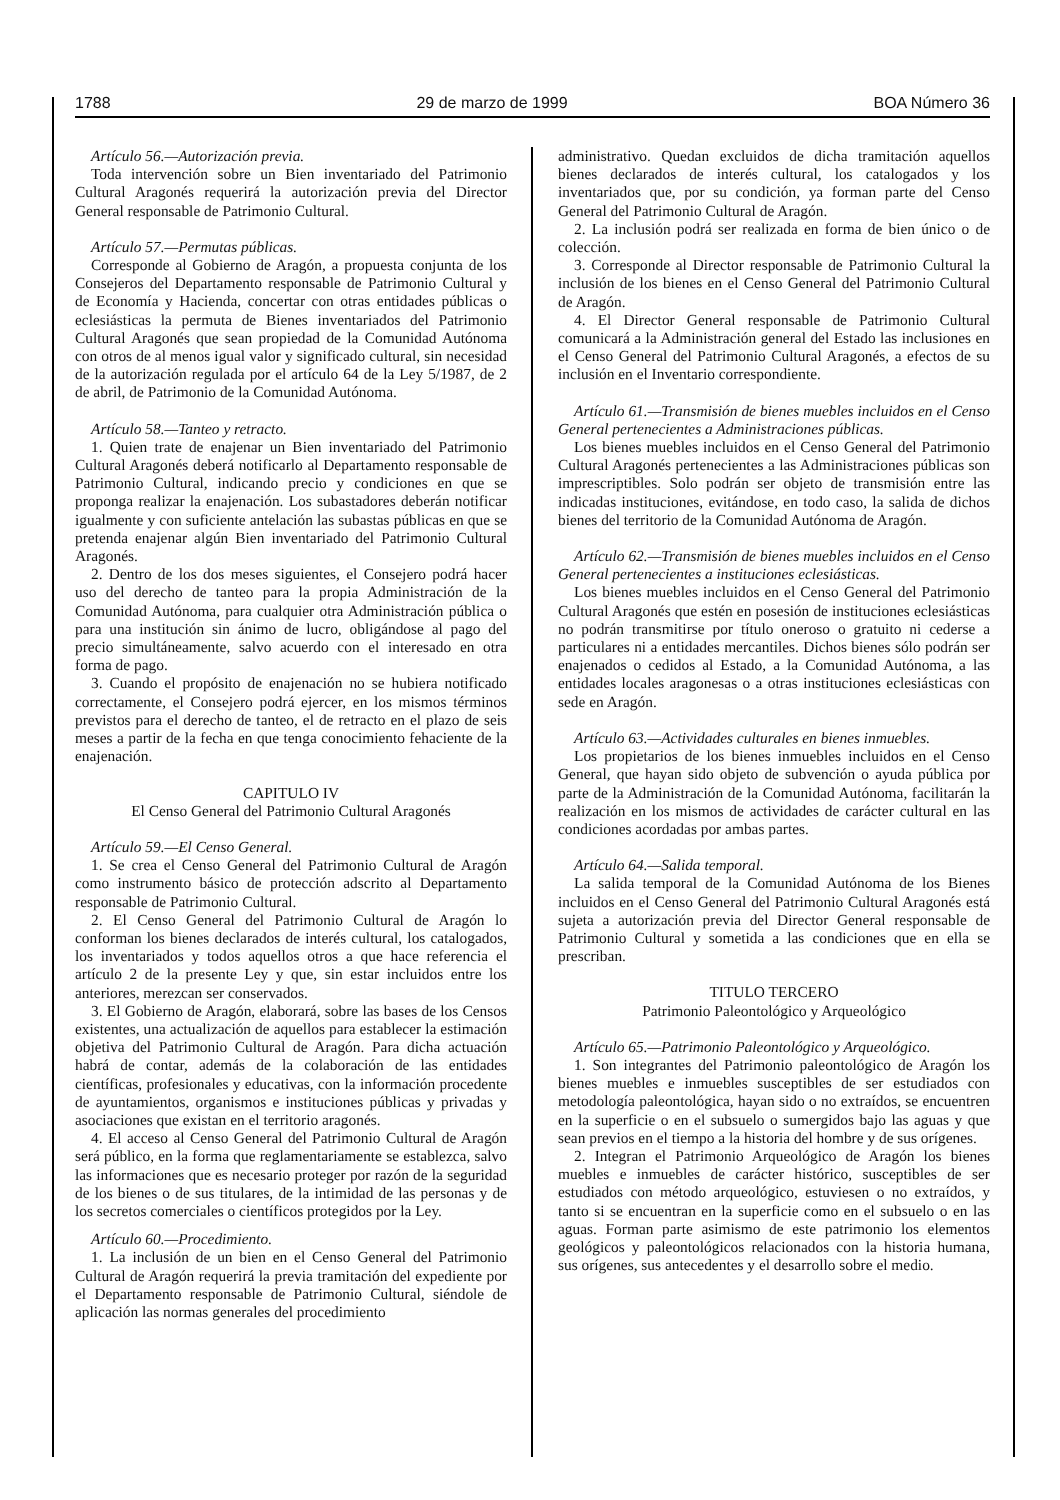1788 29 de marzo de 1999 BOA Número 36
Artículo 56.—Autorización previa.
Toda intervención sobre un Bien inventariado del Patrimonio Cultural Aragonés requerirá la autorización previa del Director General responsable de Patrimonio Cultural.
Artículo 57.—Permutas públicas.
Corresponde al Gobierno de Aragón, a propuesta conjunta de los Consejeros del Departamento responsable de Patrimonio Cultural y de Economía y Hacienda, concertar con otras entidades públicas o eclesiásticas la permuta de Bienes inventariados del Patrimonio Cultural Aragonés que sean propiedad de la Comunidad Autónoma con otros de al menos igual valor y significado cultural, sin necesidad de la autorización regulada por el artículo 64 de la Ley 5/1987, de 2 de abril, de Patrimonio de la Comunidad Autónoma.
Artículo 58.—Tanteo y retracto.
1. Quien trate de enajenar un Bien inventariado del Patrimonio Cultural Aragonés deberá notificarlo al Departamento responsable de Patrimonio Cultural, indicando precio y condiciones en que se proponga realizar la enajenación. Los subastadores deberán notificar igualmente y con suficiente antelación las subastas públicas en que se pretenda enajenar algún Bien inventariado del Patrimonio Cultural Aragonés.
2. Dentro de los dos meses siguientes, el Consejero podrá hacer uso del derecho de tanteo para la propia Administración de la Comunidad Autónoma, para cualquier otra Administración pública o para una institución sin ánimo de lucro, obligándose al pago del precio simultáneamente, salvo acuerdo con el interesado en otra forma de pago.
3. Cuando el propósito de enajenación no se hubiera notificado correctamente, el Consejero podrá ejercer, en los mismos términos previstos para el derecho de tanteo, el de retracto en el plazo de seis meses a partir de la fecha en que tenga conocimiento fehaciente de la enajenación.
CAPITULO IV
El Censo General del Patrimonio Cultural Aragonés
Artículo 59.—El Censo General.
1. Se crea el Censo General del Patrimonio Cultural de Aragón como instrumento básico de protección adscrito al Departamento responsable de Patrimonio Cultural.
2. El Censo General del Patrimonio Cultural de Aragón lo conforman los bienes declarados de interés cultural, los catalogados, los inventariados y todos aquellos otros a que hace referencia el artículo 2 de la presente Ley y que, sin estar incluidos entre los anteriores, merezcan ser conservados.
3. El Gobierno de Aragón, elaborará, sobre las bases de los Censos existentes, una actualización de aquellos para establecer la estimación objetiva del Patrimonio Cultural de Aragón. Para dicha actuación habrá de contar, además de la colaboración de las entidades científicas, profesionales y educativas, con la información procedente de ayuntamientos, organismos e instituciones públicas y privadas y asociaciones que existan en el territorio aragonés.
4. El acceso al Censo General del Patrimonio Cultural de Aragón será público, en la forma que reglamentariamente se establezca, salvo las informaciones que es necesario proteger por razón de la seguridad de los bienes o de sus titulares, de la intimidad de las personas y de los secretos comerciales o científicos protegidos por la Ley.
Artículo 60.—Procedimiento.
1. La inclusión de un bien en el Censo General del Patrimonio Cultural de Aragón requerirá la previa tramitación del expediente por el Departamento responsable de Patrimonio Cultural, siéndole de aplicación las normas generales del procedimiento
administrativo. Quedan excluidos de dicha tramitación aquellos bienes declarados de interés cultural, los catalogados y los inventariados que, por su condición, ya forman parte del Censo General del Patrimonio Cultural de Aragón.
2. La inclusión podrá ser realizada en forma de bien único o de colección.
3. Corresponde al Director responsable de Patrimonio Cultural la inclusión de los bienes en el Censo General del Patrimonio Cultural de Aragón.
4. El Director General responsable de Patrimonio Cultural comunicará a la Administración general del Estado las inclusiones en el Censo General del Patrimonio Cultural Aragonés, a efectos de su inclusión en el Inventario correspondiente.
Artículo 61.—Transmisión de bienes muebles incluidos en el Censo General pertenecientes a Administraciones públicas.
Los bienes muebles incluidos en el Censo General del Patrimonio Cultural Aragonés pertenecientes a las Administraciones públicas son imprescriptibles. Solo podrán ser objeto de transmisión entre las indicadas instituciones, evitándose, en todo caso, la salida de dichos bienes del territorio de la Comunidad Autónoma de Aragón.
Artículo 62.—Transmisión de bienes muebles incluidos en el Censo General pertenecientes a instituciones eclesiásticas.
Los bienes muebles incluidos en el Censo General del Patrimonio Cultural Aragonés que estén en posesión de instituciones eclesiásticas no podrán transmitirse por título oneroso o gratuito ni cederse a particulares ni a entidades mercantiles. Dichos bienes sólo podrán ser enajenados o cedidos al Estado, a la Comunidad Autónoma, a las entidades locales aragonesas o a otras instituciones eclesiásticas con sede en Aragón.
Artículo 63.—Actividades culturales en bienes inmuebles.
Los propietarios de los bienes inmuebles incluidos en el Censo General, que hayan sido objeto de subvención o ayuda pública por parte de la Administración de la Comunidad Autónoma, facilitarán la realización en los mismos de actividades de carácter cultural en las condiciones acordadas por ambas partes.
Artículo 64.—Salida temporal.
La salida temporal de la Comunidad Autónoma de los Bienes incluidos en el Censo General del Patrimonio Cultural Aragonés está sujeta a autorización previa del Director General responsable de Patrimonio Cultural y sometida a las condiciones que en ella se prescriban.
TITULO TERCERO
Patrimonio Paleontológico y Arqueológico
Artículo 65.—Patrimonio Paleontológico y Arqueológico.
1. Son integrantes del Patrimonio paleontológico de Aragón los bienes muebles e inmuebles susceptibles de ser estudiados con metodología paleontológica, hayan sido o no extraídos, se encuentren en la superficie o en el subsuelo o sumergidos bajo las aguas y que sean previos en el tiempo a la historia del hombre y de sus orígenes.
2. Integran el Patrimonio Arqueológico de Aragón los bienes muebles e inmuebles de carácter histórico, susceptibles de ser estudiados con método arqueológico, estuviesen o no extraídos, y tanto si se encuentran en la superficie como en el subsuelo o en las aguas. Forman parte asimismo de este patrimonio los elementos geológicos y paleontológicos relacionados con la historia humana, sus orígenes, sus antecedentes y el desarrollo sobre el medio.